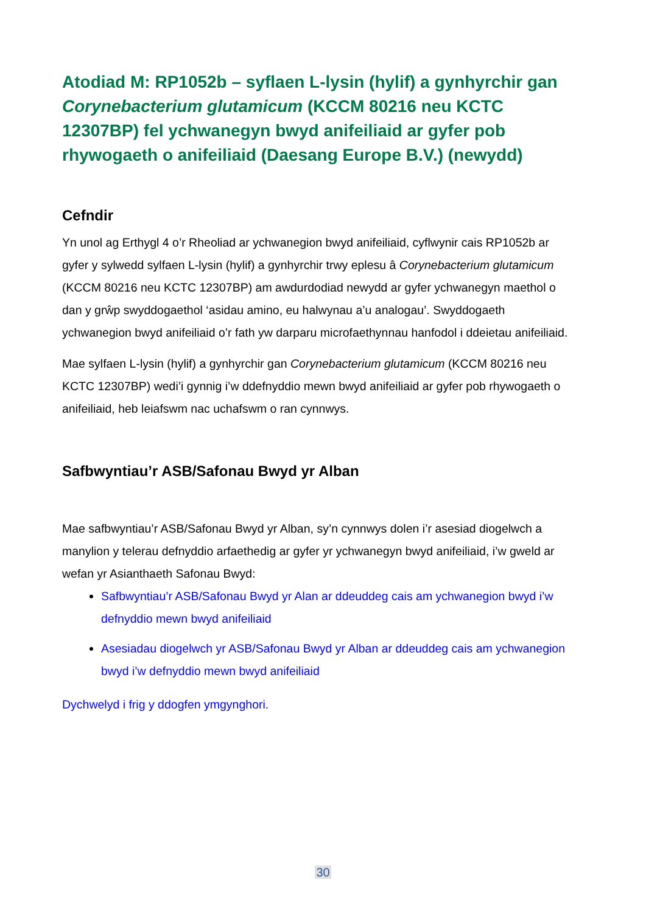Atodiad M: RP1052b – syflaen L-lysin (hylif) a gynhyrchir gan Corynebacterium glutamicum (KCCM 80216 neu KCTC 12307BP) fel ychwanegyn bwyd anifeiliaid ar gyfer pob rhywogaeth o anifeiliaid (Daesang Europe B.V.) (newydd)
Cefndir
Yn unol ag Erthygl 4 o’r Rheoliad ar ychwanegion bwyd anifeiliaid, cyflwynir cais RP1052b ar gyfer y sylwedd sylfaen L-lysin (hylif) a gynhyrchir trwy eplesu â Corynebacterium glutamicum (KCCM 80216 neu KCTC 12307BP) am awdurdodiad newydd ar gyfer ychwanegyn maethol o dan y grŵp swyddogaethol ‘asidau amino, eu halwynau a’u analogau’. Swyddogaeth ychwanegion bwyd anifeiliaid o’r fath yw darparu microfaethynnau hanfodol i ddeietau anifeiliaid.
Mae sylfaen L-lysin (hylif) a gynhyrchir gan Corynebacterium glutamicum (KCCM 80216 neu KCTC 12307BP) wedi’i gynnig i’w ddefnyddio mewn bwyd anifeiliaid ar gyfer pob rhywogaeth o anifeiliaid, heb leiafswm nac uchafswm o ran cynnwys.
Safbwyntiau’r ASB/Safonau Bwyd yr Alban
Mae safbwyntiau’r ASB/Safonau Bwyd yr Alban, sy’n cynnwys dolen i’r asesiad diogelwch a manylion y telerau defnyddio arfaethedig ar gyfer yr ychwanegyn bwyd anifeiliaid, i’w gweld ar wefan yr Asianthaeth Safonau Bwyd:
Safbwyntiau’r ASB/Safonau Bwyd yr Alan ar ddeuddeg cais am ychwanegion bwyd i’w defnyddio mewn bwyd anifeiliaid
Asesiadau diogelwch yr ASB/Safonau Bwyd yr Alban ar ddeuddeg cais am ychwanegion bwyd i’w defnyddio mewn bwyd anifeiliaid
Dychwelyd i frig y ddogfen ymgynghori.
30